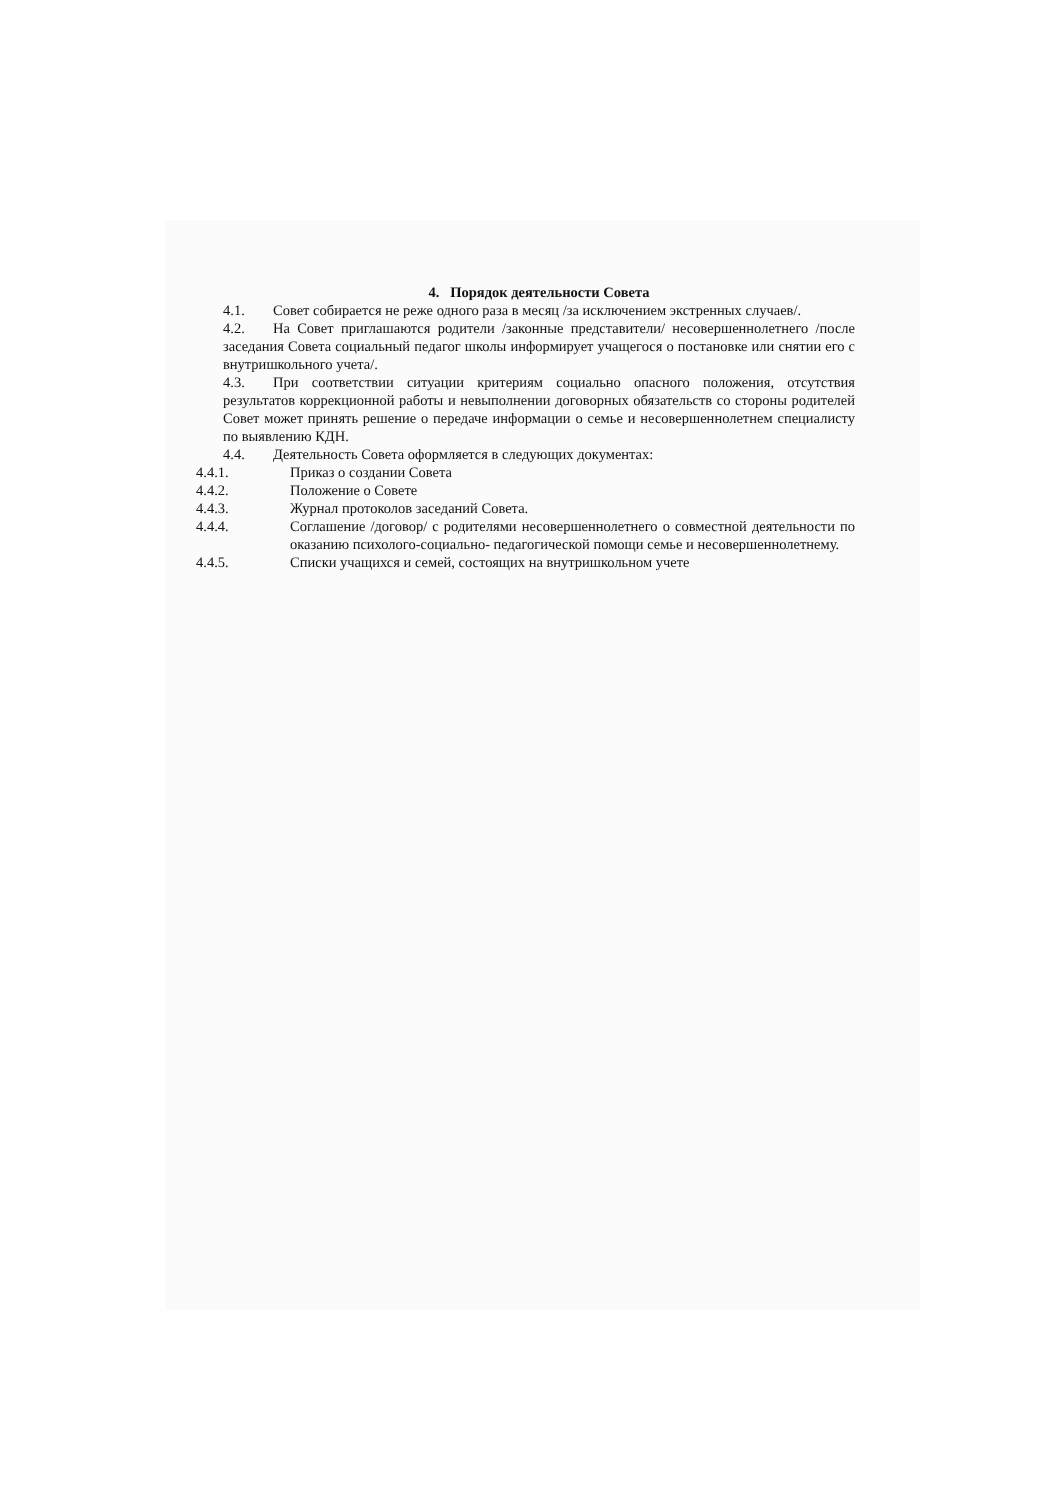4. Порядок деятельности Совета
4.1. Совет собирается не реже одного раза в месяц /за исключением экстренных случаев/.
4.2. На Совет приглашаются родители /законные представители/ несовершеннолетнего /после заседания Совета социальный педагог школы информирует учащегося о постановке или снятии его с внутришкольного учета/.
4.3. При соответствии ситуации критериям социально опасного положения, отсутствия результатов коррекционной работы и невыполнении договорных обязательств со стороны родителей Совет может принять решение о передаче информации о семье и несовершеннолетнем специалисту по выявлению КДН.
4.4. Деятельность Совета оформляется в следующих документах:
4.4.1. Приказ о создании Совета
4.4.2. Положение о Совете
4.4.3. Журнал протоколов заседаний Совета.
4.4.4. Соглашение /договор/ с родителями несовершеннолетнего о совместной деятельности по оказанию психолого-социально- педагогической помощи семье и несовершеннолетнему.
4.4.5. Списки учащихся и семей, состоящих на внутришкольном учете